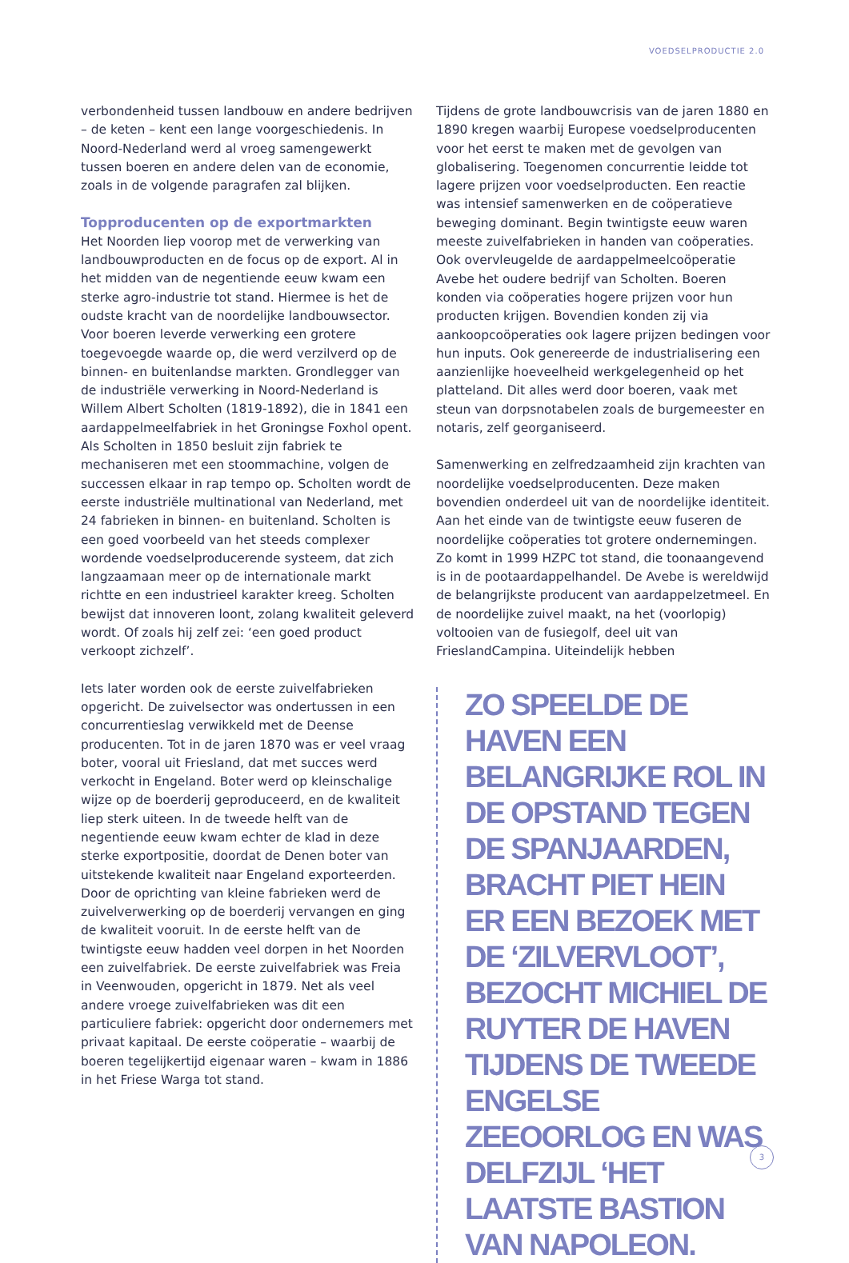VOEDSELPRODUCTIE 2.0
verbondenheid tussen landbouw en andere bedrijven – de keten – kent een lange voorgeschiedenis. In Noord-Nederland werd al vroeg samengewerkt tussen boeren en andere delen van de economie, zoals in de volgende paragrafen zal blijken.
Topproducenten op de exportmarkten
Het Noorden liep voorop met de verwerking van landbouwproducten en de focus op de export. Al in het midden van de negentiende eeuw kwam een sterke agro-industrie tot stand. Hiermee is het de oudste kracht van de noordelijke landbouwsector. Voor boeren leverde verwerking een grotere toegevoegde waarde op, die werd verzilverd op de binnen- en buitenlandse markten. Grondlegger van de industriële verwerking in Noord-Nederland is Willem Albert Scholten (1819-1892), die in 1841 een aardappelmeelfabriek in het Groningse Foxhol opent. Als Scholten in 1850 besluit zijn fabriek te mechaniseren met een stoommachine, volgen de successen elkaar in rap tempo op. Scholten wordt de eerste industriële multinational van Nederland, met 24 fabrieken in binnen- en buitenland. Scholten is een goed voorbeeld van het steeds complexer wordende voedselproducerende systeem, dat zich langzaamaan meer op de internationale markt richtte en een industrieel karakter kreeg. Scholten bewijst dat innoveren loont, zolang kwaliteit geleverd wordt. Of zoals hij zelf zei: ‘een goed product verkoopt zichzelf’.
Iets later worden ook de eerste zuivelfabrieken opgericht. De zuivelsector was ondertussen in een concurrentieslag verwikkeld met de Deense producenten. Tot in de jaren 1870 was er veel vraag boter, vooral uit Friesland, dat met succes werd verkocht in Engeland. Boter werd op kleinschalige wijze op de boerderij geproduceerd, en de kwaliteit liep sterk uiteen. In de tweede helft van de negentiende eeuw kwam echter de klad in deze sterke exportpositie, doordat de Denen boter van uitstekende kwaliteit naar Engeland exporteerden. Door de oprichting van kleine fabrieken werd de zuivelverwerking op de boerderij vervangen en ging de kwaliteit vooruit. In de eerste helft van de twintigste eeuw hadden veel dorpen in het Noorden een zuivelfabriek. De eerste zuivelfabriek was Freia in Veenwouden, opgericht in 1879. Net als veel andere vroege zuivelfabrieken was dit een particuliere fabriek: opgericht door ondernemers met privaat kapitaal. De eerste coöperatie – waarbij de boeren tegelijkertijd eigenaar waren – kwam in 1886 in het Friese Warga tot stand.
Tijdens de grote landbouwcrisis van de jaren 1880 en 1890 kregen waarbij Europese voedselproducenten voor het eerst te maken met de gevolgen van globalisering. Toegenomen concurrentie leidde tot lagere prijzen voor voedselproducten. Een reactie was intensief samenwerken en de coöperatieve beweging dominant. Begin twintigste eeuw waren meeste zuivelfabrieken in handen van coöperaties. Ook overvleugelde de aardappelmeelcoöperatie Avebe het oudere bedrijf van Scholten. Boeren konden via coöperaties hogere prijzen voor hun producten krijgen. Bovendien konden zij via aankoopcoöperaties ook lagere prijzen bedingen voor hun inputs. Ook genereerde de industrialisering een aanzienlijke hoeveelheid werkgelegenheid op het platteland. Dit alles werd door boeren, vaak met steun van dorpsnotabelen zoals de burgemeester en notaris, zelf georganiseerd.
Samenwerking en zelfredzaamheid zijn krachten van noordelijke voedselproducenten. Deze maken bovendien onderdeel uit van de noordelijke identiteit. Aan het einde van de twintigste eeuw fuseren de noordelijke coöperaties tot grotere ondernemingen. Zo komt in 1999 HZPC tot stand, die toonaangevend is in de pootaardappelhandel. De Avebe is wereldwijd de belangrijkste producent van aardappelzetmeel. En de noordelijke zuivel maakt, na het (voorlopig) voltooien van de fusiegolf, deel uit van FrieslandCampina. Uiteindelijk hebben
ZO SPEELDE DE HAVEN EEN BELANGRIJKE ROL IN DE OPSTAND TEGEN DE SPANJAARDEN, BRACHT PIET HEIN ER EEN BEZOEK MET DE ‘ZILVERVLOOT’, BEZOCHT MICHIEL DE RUYTER DE HAVEN TIJDENS DE TWEEDE ENGELSE ZEEOORLOG EN WAS DELFZIJL ‘HET LAATSTE BASTION VAN NAPOLEON.
3